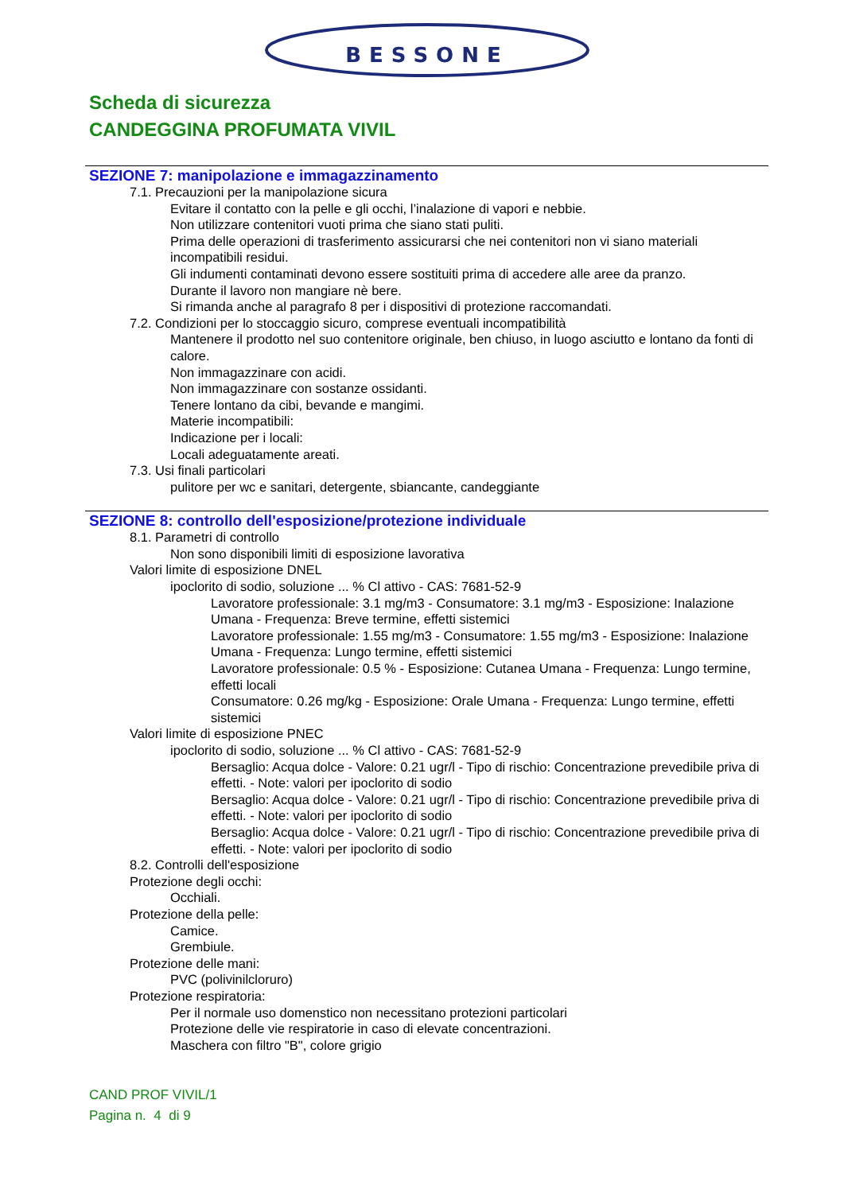BESSONE
Scheda di sicurezza
CANDEGGINA PROFUMATA VIVIL
SEZIONE 7: manipolazione e immagazzinamento
7.1. Precauzioni per la manipolazione sicura
Evitare il contatto con la pelle e gli occhi, l’inalazione di vapori e nebbie.
Non utilizzare contenitori vuoti prima che siano stati puliti.
Prima delle operazioni di trasferimento assicurarsi che nei contenitori non vi siano materiali incompatibili residui.
Gli indumenti contaminati devono essere sostituiti prima di accedere alle aree da pranzo.
Durante il lavoro non mangiare nè bere.
Si rimanda anche al paragrafo 8 per i dispositivi di protezione raccomandati.
7.2. Condizioni per lo stoccaggio sicuro, comprese eventuali incompatibilità
Mantenere il prodotto nel suo contenitore originale, ben chiuso, in luogo asciutto e lontano da fonti di calore.
Non immagazzinare con acidi.
Non immagazzinare con sostanze ossidanti.
Tenere lontano da cibi, bevande e mangimi.
Materie incompatibili:
Indicazione per i locali:
Locali adeguatamente areati.
7.3. Usi finali particolari
pulitore per wc e sanitari, detergente, sbiancante, candeggiante
SEZIONE 8: controllo dell'esposizione/protezione individuale
8.1. Parametri di controllo
Non sono disponibili limiti di esposizione lavorativa
Valori limite di esposizione DNEL
ipoclorito di sodio, soluzione ... % Cl attivo - CAS: 7681-52-9
Lavoratore professionale: 3.1 mg/m3 - Consumatore: 3.1 mg/m3 - Esposizione: Inalazione Umana - Frequenza: Breve termine, effetti sistemici
Lavoratore professionale: 1.55 mg/m3 - Consumatore: 1.55 mg/m3 - Esposizione: Inalazione Umana - Frequenza: Lungo termine, effetti sistemici
Lavoratore professionale: 0.5 % - Esposizione: Cutanea Umana - Frequenza: Lungo termine, effetti locali
Consumatore: 0.26 mg/kg - Esposizione: Orale Umana - Frequenza: Lungo termine, effetti sistemici
Valori limite di esposizione PNEC
ipoclorito di sodio, soluzione ... % Cl attivo - CAS: 7681-52-9
Bersaglio: Acqua dolce - Valore: 0.21 ugr/l - Tipo di rischio: Concentrazione prevedibile priva di effetti. - Note: valori per ipoclorito di sodio
Bersaglio: Acqua dolce - Valore: 0.21 ugr/l - Tipo di rischio: Concentrazione prevedibile priva di effetti. - Note: valori per ipoclorito di sodio
Bersaglio: Acqua dolce - Valore: 0.21 ugr/l - Tipo di rischio: Concentrazione prevedibile priva di effetti. - Note: valori per ipoclorito di sodio
8.2. Controlli dell'esposizione
Protezione degli occhi:
Occhiali.
Protezione della pelle:
Camice.
Grembiule.
Protezione delle mani:
PVC (polivinilcloruro)
Protezione respiratoria:
Per il normale uso domenstico non necessitano protezioni particolari
Protezione delle vie respiratorie in caso di elevate concentrazioni.
Maschera con filtro "B", colore grigio
CAND PROF VIVIL/1
Pagina n. 4 di 9